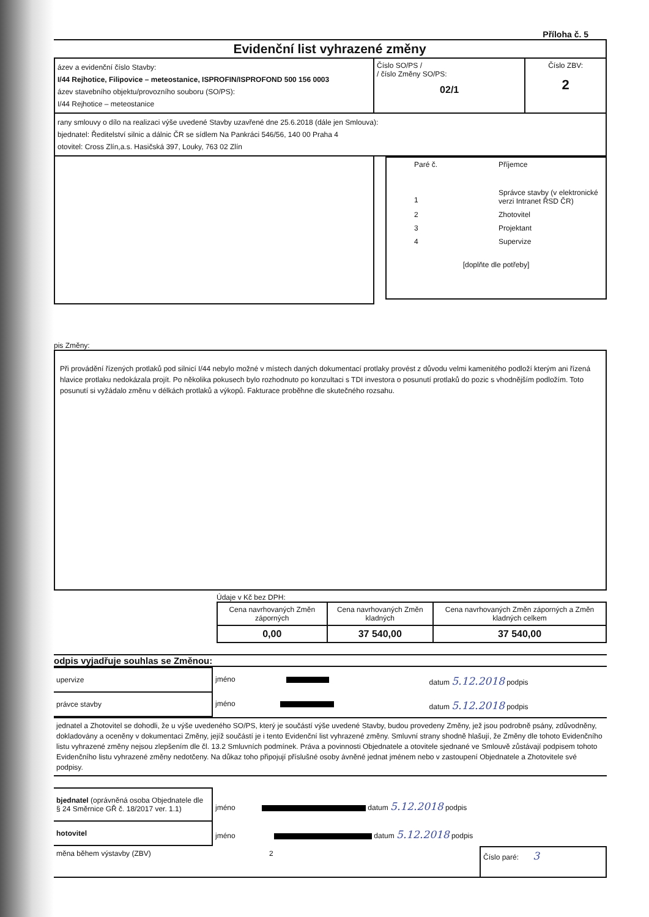Příloha č. 5
Evidenční list vyhrazené změny
| ázev a evidenční číslo Stavby: I/44 Rejhotice, Filipovice – meteostanice, ISPROFIN/ISPROFOND 500 156 0003 ázev stavebního objektu/provozního souboru (SO/PS): I/44 Rejhotice – meteostanice | Číslo SO/PS / / číslo Změny SO/PS: 02/1 | Číslo ZBV: 2 |
| rany smlouvy o dílo na realizaci výše uvedené Stavby uzavřené dne 25.6.2018 (dále jen Smlouva): bjednatel: Ředitelství silnic a dálnic ČR se sídlem Na Pankráci 546/56, 140 00 Praha 4 otovitel: Cross Zlín,a.s. Hasičská 397, Louky, 763 02 Zlín | | |
| Paré č. | Příjemce |
| 1 | Správce stavby (v elektronické verzi Intranet ŘSD ČR) |
| 2 | Zhotovitel |
| 3 | Projektant |
| 4 | Supervize |
| [doplňte dle potřeby] | |
pis Změny:
Při provádění řízených protlaků pod silnicí I/44 nebylo možné v místech daných dokumentací protlaky provést z důvodu velmi kamenitého podloží kterým ani řízená hlavice protlaku nedokázala projít. Po několika pokusech bylo rozhodnuto po konzultaci s TDI investora o posunutí protlaků do pozic s vhodnějším podložím. Toto posunutí si vyžádalo změnu v délkách protlaků a výkopů. Fakturace proběhne dle skutečného rozsahu.
Údaje v Kč bez DPH:
| Cena navrhovaných Změn záporných | Cena navrhovaných Změn kladných | Cena navrhovaných Změn záporných a Změn kladných celkem |
| 0,00 | 37 540,00 | 37 540,00 |
odpis vyjadřuje souhlas se Změnou:
| upervize | jméno | datum 5.12.2018 podpis |
| právce stavby | jméno | datum 5.12.2018 podpis |
jednatel a Zhotovitel se dohodli, že u výše uvedeného SO/PS, který je součástí výše uvedené Stavby, budou provedeny Změny, jež jsou podrobně psány, zdůvodněny, dokladovány a oceněny v dokumentaci Změny, jejíž součástí je i tento Evidenční list vyhrazené změny. Smluvní strany shodně hlašují, že Změny dle tohoto Evidenčního listu vyhrazené změny nejsou zlepšením dle čl. 13.2 Smluvních podmínek. Práva a povinnosti Objednatele a otovitele sjednané ve Smlouvě zůstávají podpisem tohoto Evidenčního listu vyhrazené změny nedotčeny. Na důkaz toho připojují příslušné osoby ávněné jednat jménem nebo v zastoupení Objednatele a Zhotovitele své podpisy.
| bjednatel (oprávněná osoba Objednatele dle § 24 Směrnice GŘ č. 18/2017 ver. 1.1) | jméno datum 5.12.2018 podpis |
| hotovitel | jméno datum 5.12.2018 podpis |
| měna během výstavby (ZBV) | 2 | Číslo paré: 3 |